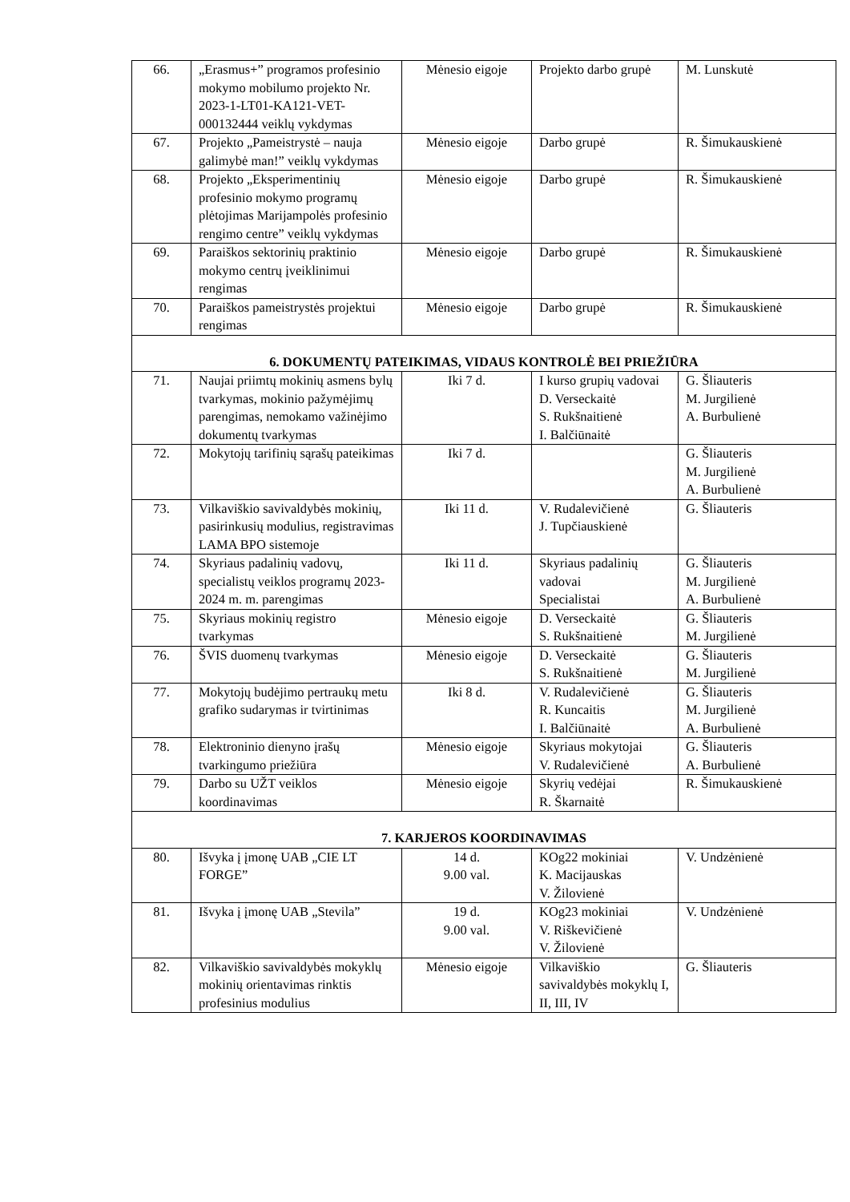| 66. | „Erasmus+” programos profesinio mokymo mobilumo projekto Nr. 2023-1-LT01-KA121-VET-000132444 veiklų vykdymas | Mėnesio eigoje | Projekto darbo grupė | M. Lunskutė |
| 67. | Projekto „Pameistrystė – nauja galimybė man!” veiklų vykdymas | Mėnesio eigoje | Darbo grupė | R. Šimukauskienė |
| 68. | Projekto „Eksperimentinių profesinio mokymo programų plėtojimas Marijampolės profesinio rengimo centre” veiklų vykdymas | Mėnesio eigoje | Darbo grupė | R. Šimukauskienė |
| 69. | Paraiškos sektorinių praktinio mokymo centrų įveiklinimui rengimas | Mėnesio eigoje | Darbo grupė | R. Šimukauskienė |
| 70. | Paraiškos pameistrystės projektui rengimas | Mėnesio eigoje | Darbo grupė | R. Šimukauskienė |
| 6. DOKUMENTŲ PATEIKIMAS, VIDAUS KONTROLĖ BEI PRIEŽIŪRA | | | | |
| 71. | Naujai priimtų mokinių asmens bylų tvarkymas, mokinio pažymėjimų parengimas, nemokamo važinėjimo dokumentų tvarkymas | Iki 7 d. | I kurso grupių vadovai D. Verseckaitė S. Rukšnaitienė I. Balčiūnaitė | G. Šliauteris M. Jurgilienė A. Burbulienė |
| 72. | Mokytojų tarifinių sąrašų pateikimas | Iki 7 d. | | G. Šliauteris M. Jurgilienė A. Burbulienė |
| 73. | Vilkaviškio savivaldybės mokinių, pasirinkusių modulius, registravimas LAMA BPO sistemoje | Iki 11 d. | V. Rudalevičienė J. Tupčiauskienė | G. Šliauteris |
| 74. | Skyriaus padalinių vadovų, specialistų veiklos programų 2023-2024 m. m. parengimas | Iki 11 d. | Skyriaus padalinių vadovai Specialistai | G. Šliauteris M. Jurgilienė A. Burbulienė |
| 75. | Skyriaus mokinių registro tvarkymas | Mėnesio eigoje | D. Verseckaitė S. Rukšnaitienė | G. Šliauteris M. Jurgilienė |
| 76. | ŠVIS duomenų tvarkymas | Mėnesio eigoje | D. Verseckaitė S. Rukšnaitienė | G. Šliauteris M. Jurgilienė |
| 77. | Mokytojų budėjimo pertraukų metu grafiko sudarymas ir tvirtinimas | Iki 8 d. | V. Rudalevičienė R. Kuncaitis I. Balčiūnaitė | G. Šliauteris M. Jurgilienė A. Burbulienė |
| 78. | Elektroninio dienyno įrašų tvarkingumo priežiūra | Mėnesio eigoje | Skyriaus mokytojai V. Rudalevičienė | G. Šliauteris A. Burbulienė |
| 79. | Darbo su UŽT veiklos koordinavimas | Mėnesio eigoje | Skyrių vedėjai R. Škarnaitė | R. Šimukauskienė |
| 7. KARJEROS KOORDINAVIMAS | | | | |
| 80. | Išvyka į įmonę UAB „CIE LT FORGE” | 14 d. 9.00 val. | KOg22 mokiniai K. Macijauskas V. Žilovienė | V. Undzėnienė |
| 81. | Išvyka į įmonę UAB „Stevila” | 19 d. 9.00 val. | KOg23 mokiniai V. Riškevičienė V. Žilovienė | V. Undzėnienė |
| 82. | Vilkaviškio savivaldybės mokyklų mokinių orientavimas rinktis profesinius modulius | Mėnesio eigoje | Vilkaviškio savivaldybės mokyklų I, II, III, IV | G. Šliauteris |